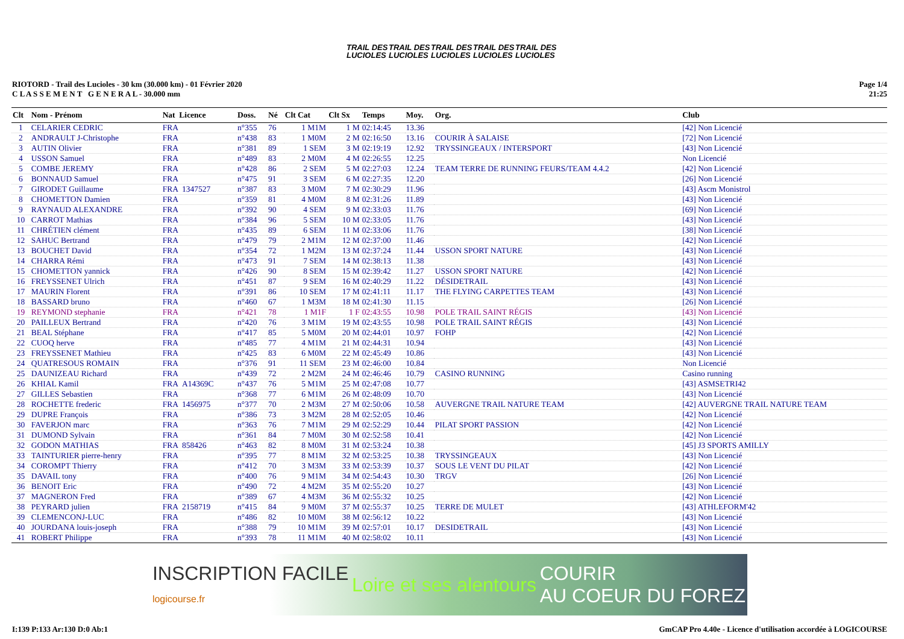TRAIL DES LUCIOLES
TRAIL DES LUCIOLES
TRAIL DES LUCIOLES
TRAIL DES LUCIOLES
TRAIL DES LUCIOLES
RIOTORD - Trail des Lucioles - 30 km (30.000 km) - 01 Février 2020
C L A S S E M E N T G E N E R A L - 30.000 mm
Page 1/4
21:25
| Clt | Nom - Prénom | Nat Licence | Doss. | Né | Clt Cat | Clt Sx | Temps | Moy. | Org. | Club |
| --- | --- | --- | --- | --- | --- | --- | --- | --- | --- | --- |
| 1 | CELARIER CEDRIC | FRA | n°355 | 76 | 1 M1M | 1 M | 02:14:45 | 13.36 | | [42] Non Licencié |
| 2 | ANDRAULT J-Christophe | FRA | n°438 | 83 | 1 M0M | 2 M | 02:16:50 | 13.16 | COURIR À SALAISE | [72] Non Licencié |
| 3 | AUTIN Olivier | FRA | n°381 | 89 | 1 SEM | 3 M | 02:19:19 | 12.92 | TRYSSINGEAUX / INTERSPORT | [43] Non Licencié |
| 4 | USSON Samuel | FRA | n°489 | 83 | 2 M0M | 4 M | 02:26:55 | 12.25 | | Non Licencié |
| 5 | COMBE JEREMY | FRA | n°428 | 86 | 2 SEM | 5 M | 02:27:03 | 12.24 | TEAM TERRE DE RUNNING FEURS/TEAM 4.4.2 | [42] Non Licencié |
| 6 | BONNAUD Samuel | FRA | n°475 | 91 | 3 SEM | 6 M | 02:27:35 | 12.20 | | [26] Non Licencié |
| 7 | GIRODET Guillaume | FRA 1347527 | n°387 | 83 | 3 M0M | 7 M | 02:30:29 | 11.96 | | [43] Ascm Monistrol |
| 8 | CHOMETTON Damien | FRA | n°359 | 81 | 4 M0M | 8 M | 02:31:26 | 11.89 | | [43] Non Licencié |
| 9 | RAYNAUD ALEXANDRE | FRA | n°392 | 90 | 4 SEM | 9 M | 02:33:03 | 11.76 | | [69] Non Licencié |
| 10 | CARROT Mathias | FRA | n°384 | 96 | 5 SEM | 10 M | 02:33:05 | 11.76 | | [43] Non Licencié |
| 11 | CHRÉTIEN clément | FRA | n°435 | 89 | 6 SEM | 11 M | 02:33:06 | 11.76 | | [38] Non Licencié |
| 12 | SAHUC Bertrand | FRA | n°479 | 79 | 2 M1M | 12 M | 02:37:00 | 11.46 | | [42] Non Licencié |
| 13 | BOUCHET David | FRA | n°354 | 72 | 1 M2M | 13 M | 02:37:24 | 11.44 | USSON SPORT NATURE | [43] Non Licencié |
| 14 | CHARRA Rémi | FRA | n°473 | 91 | 7 SEM | 14 M | 02:38:13 | 11.38 | | [43] Non Licencié |
| 15 | CHOMETTON yannick | FRA | n°426 | 90 | 8 SEM | 15 M | 02:39:42 | 11.27 | USSON SPORT NATURE | [42] Non Licencié |
| 16 | FREYSSENET Ulrich | FRA | n°451 | 87 | 9 SEM | 16 M | 02:40:29 | 11.22 | DÉSIDETRAIL | [43] Non Licencié |
| 17 | MAURIN Florent | FRA | n°391 | 86 | 10 SEM | 17 M | 02:41:11 | 11.17 | THE FLYING CARPETTES TEAM | [43] Non Licencié |
| 18 | BASSARD bruno | FRA | n°460 | 67 | 1 M3M | 18 M | 02:41:30 | 11.15 | | [26] Non Licencié |
| 19 | REYMOND stephanie | FRA | n°421 | 78 | 1 M1F | 1 F | 02:43:55 | 10.98 | POLE TRAIL SAINT RÉGIS | [43] Non Licencié |
| 20 | PAILLEUX Bertrand | FRA | n°420 | 76 | 3 M1M | 19 M | 02:43:55 | 10.98 | POLE TRAIL SAINT RÉGIS | [43] Non Licencié |
| 21 | BEAL Stéphane | FRA | n°417 | 85 | 5 M0M | 20 M | 02:44:01 | 10.97 | FOHP | [42] Non Licencié |
| 22 | CUOQ herve | FRA | n°485 | 77 | 4 M1M | 21 M | 02:44:31 | 10.94 | | [43] Non Licencié |
| 23 | FREYSSENET Mathieu | FRA | n°425 | 83 | 6 M0M | 22 M | 02:45:49 | 10.86 | | [43] Non Licencié |
| 24 | QUATRESOUS ROMAIN | FRA | n°376 | 91 | 11 SEM | 23 M | 02:46:00 | 10.84 | | Non Licencié |
| 25 | DAUNIZEAU Richard | FRA | n°439 | 72 | 2 M2M | 24 M | 02:46:46 | 10.79 | CASINO RUNNING | Casino running |
| 26 | KHIAL Kamil | FRA A14369C | n°437 | 76 | 5 M1M | 25 M | 02:47:08 | 10.77 | | [43] ASMSETRI42 |
| 27 | GILLES Sebastien | FRA | n°368 | 77 | 6 M1M | 26 M | 02:48:09 | 10.70 | | [43] Non Licencié |
| 28 | ROCHETTE frederic | FRA 1456975 | n°377 | 70 | 2 M3M | 27 M | 02:50:06 | 10.58 | AUVERGNE TRAIL NATURE TEAM | [42] AUVERGNE TRAIL NATURE TEAM |
| 29 | DUPRE François | FRA | n°386 | 73 | 3 M2M | 28 M | 02:52:05 | 10.46 | | [42] Non Licencié |
| 30 | FAVERJON marc | FRA | n°363 | 76 | 7 M1M | 29 M | 02:52:29 | 10.44 | PILAT SPORT PASSION | [42] Non Licencié |
| 31 | DUMOND Sylvain | FRA | n°361 | 84 | 7 M0M | 30 M | 02:52:58 | 10.41 | | [42] Non Licencié |
| 32 | GODON MATHIAS | FRA 858426 | n°463 | 82 | 8 M0M | 31 M | 02:53:24 | 10.38 | | [45] J3 SPORTS AMILLY |
| 33 | TAINTURIER pierre-henry | FRA | n°395 | 77 | 8 M1M | 32 M | 02:53:25 | 10.38 | TRYSSINGEAUX | [43] Non Licencié |
| 34 | COROMPT Thierry | FRA | n°412 | 70 | 3 M3M | 33 M | 02:53:39 | 10.37 | SOUS LE VENT DU PILAT | [42] Non Licencié |
| 35 | DAVAIL tony | FRA | n°400 | 76 | 9 M1M | 34 M | 02:54:43 | 10.30 | TRGV | [26] Non Licencié |
| 36 | BENOIT Eric | FRA | n°490 | 72 | 4 M2M | 35 M | 02:55:20 | 10.27 | | [43] Non Licencié |
| 37 | MAGNERON Fred | FRA | n°389 | 67 | 4 M3M | 36 M | 02:55:32 | 10.25 | | [42] Non Licencié |
| 38 | PEYRARD julien | FRA 2158719 | n°415 | 84 | 9 M0M | 37 M | 02:55:37 | 10.25 | TERRE DE MULET | [43] ATHLEFORM'42 |
| 39 | CLEMENCONJ-LUC | FRA | n°486 | 82 | 10 M0M | 38 M | 02:56:12 | 10.22 | | [43] Non Licencié |
| 40 | JOURDANA louis-joseph | FRA | n°388 | 79 | 10 M1M | 39 M | 02:57:01 | 10.17 | DESIDETRAIL | [43] Non Licencié |
| 41 | ROBERT Philippe | FRA | n°393 | 78 | 11 M1M | 40 M | 02:58:02 | 10.11 | | [43] Non Licencié |
INSCRIPTION FACILE
logicourse.fr Loire et ses alentours COURIR
AU COEUR DU FOREZ
I:139 P:133 Ar:130 D:0 Ab:1 GmCAP Pro 4.40e - Licence d'utilisation accordée à LOGICOURSE